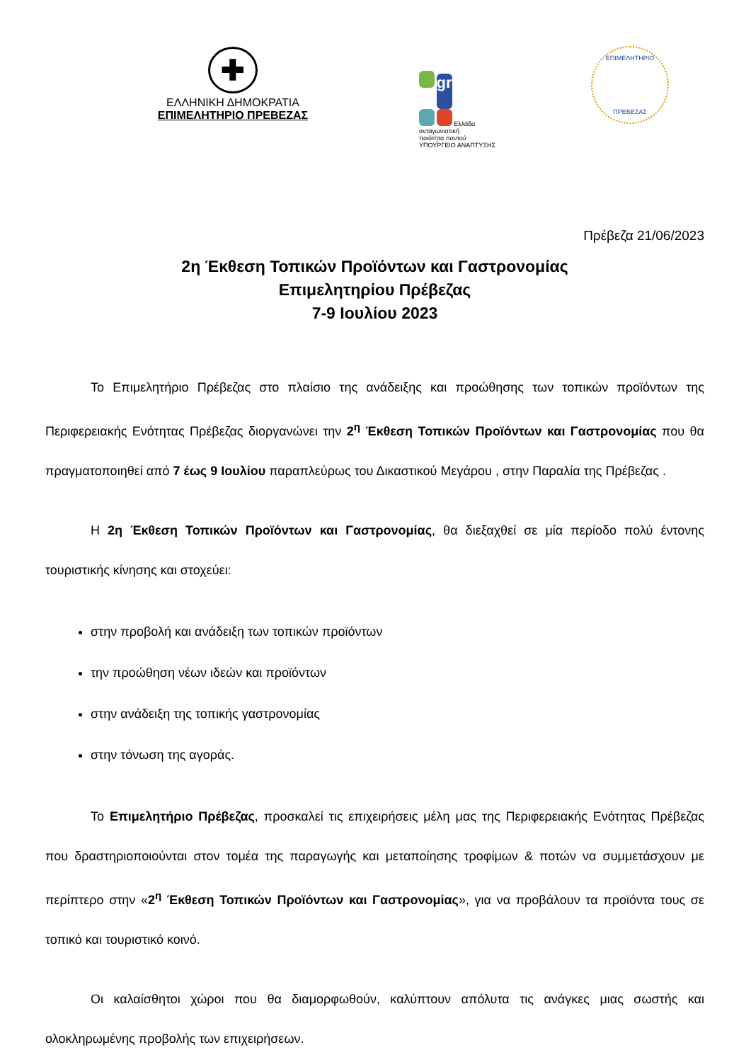✚
ΕΛΛΗΝΙΚΗ ΔΗΜΟΚΡΑΤΙΑ
ΕΠΙΜΕΛΗΤΗΡΙΟ ΠΡΕΒΕΖΑΣ
gr
Ελλάδα ανταγωνιστική
ποιότητα παντού
ΥΠΟΥΡΓΕΙΟ ΑΝΑΠΤΥΞΗΣ
ΕΠΙΜΕΛΗΤΗΡΙΟ
ΠΡΕΒΕΖΑΣ
Πρέβεζα 21/06/2023
2η Έκθεση Τοπικών Προϊόντων και Γαστρονομίας
Επιμελητηρίου Πρέβεζας
7-9 Ιουλίου 2023
Το Επιμελητήριο Πρέβεζας στο πλαίσιο της ανάδειξης και προώθησης των τοπικών προϊόντων της Περιφερειακής Ενότητας Πρέβεζας διοργανώνει την 2<sup>η</sup> Έκθεση Τοπικών Προϊόντων και Γαστρονομίας που θα πραγματοποιηθεί από 7 έως 9 Ιουλίου παραπλεύρως του Δικαστικού Μεγάρου , στην Παραλία της Πρέβεζας .
Η 2η Έκθεση Τοπικών Προϊόντων και Γαστρονομίας, θα διεξαχθεί σε μία περίοδο πολύ έντονης τουριστικής κίνησης και στοχεύει:
στην προβολή και ανάδειξη των τοπικών προϊόντων
την προώθηση νέων ιδεών και προϊόντων
στην ανάδειξη της τοπικής γαστρονομίας
στην τόνωση της αγοράς.
Το Επιμελητήριο Πρέβεζας, προσκαλεί τις επιχειρήσεις μέλη μας της Περιφερειακής Ενότητας Πρέβεζας που δραστηριοποιούνται στον τομέα της παραγωγής και μεταποίησης τροφίμων & ποτών να συμμετάσχουν με περίπτερο στην «2<sup>η</sup> Έκθεση Τοπικών Προϊόντων και Γαστρονομίας», για να προβάλουν τα προϊόντα τους σε τοπικό και τουριστικό κοινό.
Οι καλαίσθητοι χώροι που θα διαμορφωθούν, καλύπτουν απόλυτα τις ανάγκες μιας σωστής και ολοκληρωμένης προβολής των επιχειρήσεων.